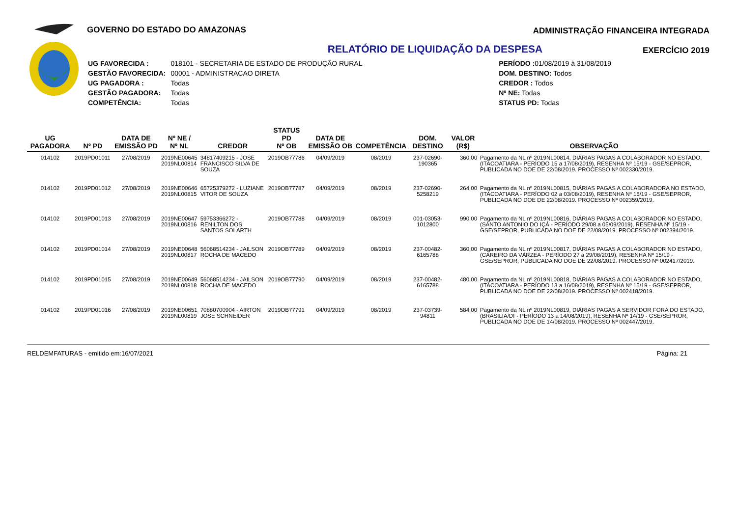GOVERNO DO ESTADO DO AMAZONAS ADMINISTRAÇÃO FINANCEIRA INTEGRADA
EXERCÍCIO 2019
RELATÓRIO DE LIQUIDAÇÃO DA DESPESA
| UG FAVORECIDA : | 018101 - SECRETARIA DE ESTADO DE PRODUÇÃO RURAL |
| GESTÃO FAVORECIDA: | 00001 - ADMINISTRACAO DIRETA |
| UG PAGADORA : | Todas |
| GESTÃO PAGADORA: | Todas |
| COMPETÊNCIA: | Todas |
| PERÍODO : 01/08/2019 à 31/08/2019 |
| DOM. DESTINO: Todos |
| CREDOR : Todos |
| Nº NE: Todas |
| STATUS PD: Todas |
| UG PAGADORA | Nº PD | DATA DE EMISSÃO PD | Nº NE / Nº NL | CREDOR | STATUS PD Nº OB | DATA DE EMISSÃO OB | COMPETÊNCIA | DOM. DESTINO | VALOR (R$) | OBSERVAÇÃO |
| --- | --- | --- | --- | --- | --- | --- | --- | --- | --- | --- |
| 014102 | 2019PD01011 | 27/08/2019 | 2019NE00645 2019NL00814 | 34817409215 - JOSE FRANCISCO SILVA DE SOUZA | 2019OB77786 | 04/09/2019 | 08/2019 | 237-02690-190365 | 360,00 | Pagamento da NL nº 2019NL00814, DIÁRIAS PAGAS A COLABORADOR NO ESTADO, (ITACOATIARA - PERÍODO 15 a 17/08/2019), RESENHA Nº 15/19 - GSE/SEPROR, PUBLICADA NO DOE DE 22/08/2019. PROCESSO Nº 002330/2019. |
| 014102 | 2019PD01012 | 27/08/2019 | 2019NE00646 2019NL00815 | 65725379272 - LUZIANE VITOR DE SOUZA | 2019OB77787 | 04/09/2019 | 08/2019 | 237-02690-5258219 | 264,00 | Pagamento da NL nº 2019NL00815, DIÁRIAS PAGAS A COLABORADORA NO ESTADO, (ITACOATIARA - PERÍODO 02 a 03/08/2019), RESENHA Nº 15/19 - GSE/SEPROR, PUBLICADA NO DOE DE 22/08/2019. PROCESSO Nº 002359/2019. |
| 014102 | 2019PD01013 | 27/08/2019 | 2019NE00647 2019NL00816 | 59753366272 - RENILTON DOS SANTOS SOLARTH | 2019OB77788 | 04/09/2019 | 08/2019 | 001-03053-1012800 | 990,00 | Pagamento da NL nº 2019NL00816, DIÁRIAS PAGAS A COLABORADOR NO ESTADO, (SANTO ANTONIO DO IÇÁ - PERÍODO 29/08 a 05/09/2019), RESENHA Nº 15/19 - GSE/SEPROR, PUBLICADA NO DOE DE 22/08/2019. PROCESSO Nº 002394/2019. |
| 014102 | 2019PD01014 | 27/08/2019 | 2019NE00648 2019NL00817 | 56068514234 - JAILSON ROCHA DE MACEDO | 2019OB77789 | 04/09/2019 | 08/2019 | 237-00482-6165788 | 360,00 | Pagamento da NL nº 2019NL00817, DIÁRIAS PAGAS A COLABORADOR NO ESTADO, (CAREIRO DA VÁRZEA - PERÍODO 27 a 29/08/2019), RESENHA Nº 15/19 - GSE/SEPROR, PUBLICADA NO DOE DE 22/08/2019. PROCESSO Nº 002417/2019. |
| 014102 | 2019PD01015 | 27/08/2019 | 2019NE00649 2019NL00818 | 56068514234 - JAILSON ROCHA DE MACEDO | 2019OB77790 | 04/09/2019 | 08/2019 | 237-00482-6165788 | 480,00 | Pagamento da NL nº 2019NL00818, DIÁRIAS PAGAS A COLABORADOR NO ESTADO, (ITACOATIARA - PERÍODO 13 a 16/08/2019), RESENHA Nº 15/19 - GSE/SEPROR, PUBLICADA NO DOE DE 22/08/2019. PROCESSO Nº 002418/2019. |
| 014102 | 2019PD01016 | 27/08/2019 | 2019NE00651 2019NL00819 | 70880700904 - AIRTON JOSE SCHNEIDER | 2019OB77791 | 04/09/2019 | 08/2019 | 237-03739-94811 | 584,00 | Pagamento da NL nº 2019NL00819, DIÁRIAS PAGAS A SERVIDOR FORA DO ESTADO, (BRASILIA/DF- PERÍODO 13 a 14/08/2019), RESENHA Nº 14/19 - GSE/SEPROR, PUBLICADA NO DOE DE 14/08/2019. PROCESSO Nº 002447/2019. |
RELDEMFATURAS - emitido em:16/07/2021 Página: 21